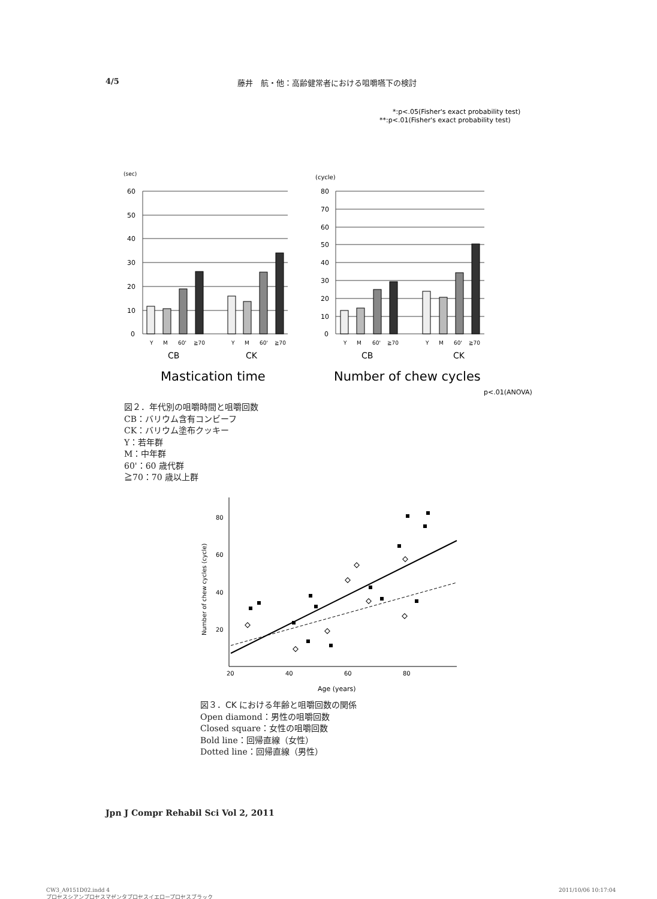4/5 藤井　航・他：高齢健常者における咀嚼嚥下の検討
*:p<.05(Fisher's exact probability test)
**:p<.01(Fisher's exact probability test)
(sec)
60
50
40
30
20
10
0
Y
M
60'
≧70
Y
M
60'
≧70
CB
CK
Mastication time
(cycle)
80
70
60
50
40
30
20
10
0
Y
M
60'
≧70
Y
M
60'
≧70
CB
CK
Number of chew cycles
p<.01(ANOVA)
図２．年代別の咀嚼時間と咀嚼回数
CB：バリウム含有コンビーフ
CK：バリウム塗布クッキー
Y：若年群
M：中年群
60'：60 歳代群
≧70：70 歳以上群
80
60
40
20
20
40
60
80
Age (years)
Number of chew cycles (cycle)
図３．CK における年齢と咀嚼回数の関係
Open diamond：男性の咀嚼回数
Closed square：女性の咀嚼回数
Bold line：回帰直線（女性）
Dotted line：回帰直線（男性）
Jpn J Compr Rehabil Sci Vol 2, 2011
CW3_A9151D02.indd 4
プロセスシアンプロセスマゼンタプロセスイエロープロセスブラック
2011/10/06 10:17:04